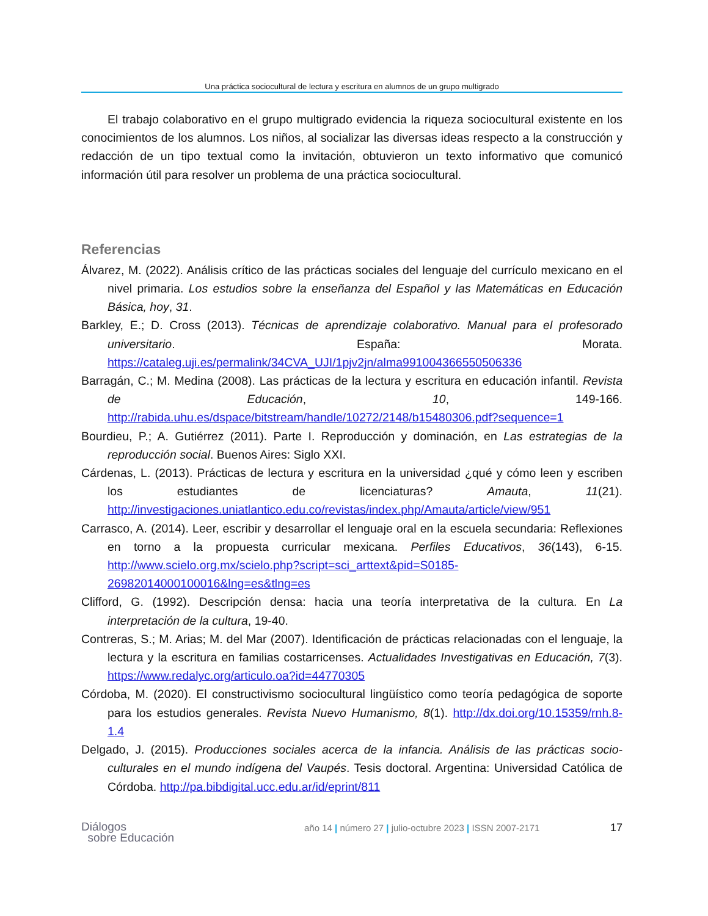Una práctica sociocultural de lectura y escritura en alumnos de un grupo multigrado
El trabajo colaborativo en el grupo multigrado evidencia la riqueza sociocultural existente en los conocimientos de los alumnos. Los niños, al socializar las diversas ideas respecto a la construcción y redacción de un tipo textual como la invitación, obtuvieron un texto informativo que comunicó información útil para resolver un problema de una práctica sociocultural.
Referencias
Álvarez, M. (2022). Análisis crítico de las prácticas sociales del lenguaje del currículo mexicano en el nivel primaria. Los estudios sobre la enseñanza del Español y las Matemáticas en Educación Básica, hoy, 31.
Barkley, E.; D. Cross (2013). Técnicas de aprendizaje colaborativo. Manual para el profesorado universitario. España: Morata. https://cataleg.uji.es/permalink/34CVA_UJI/1pjv2jn/alma991004366550506336
Barragán, C.; M. Medina (2008). Las prácticas de la lectura y escritura en educación infantil. Revista de Educación, 10, 149-166. http://rabida.uhu.es/dspace/bitstream/handle/10272/2148/b15480306.pdf?sequence=1
Bourdieu, P.; A. Gutiérrez (2011). Parte I. Reproducción y dominación, en Las estrategias de la reproducción social. Buenos Aires: Siglo XXI.
Cárdenas, L. (2013). Prácticas de lectura y escritura en la universidad ¿qué y cómo leen y escriben los estudiantes de licenciaturas? Amauta, 11(21). http://investigaciones.uniatlantico.edu.co/revistas/index.php/Amauta/article/view/951
Carrasco, A. (2014). Leer, escribir y desarrollar el lenguaje oral en la escuela secundaria: Reflexiones en torno a la propuesta curricular mexicana. Perfiles Educativos, 36(143), 6-15. http://www.scielo.org.mx/scielo.php?script=sci_arttext&pid=S0185-26982014000100016&lng=es&tlng=es
Clifford, G. (1992). Descripción densa: hacia una teoría interpretativa de la cultura. En La interpretación de la cultura, 19-40.
Contreras, S.; M. Arias; M. del Mar (2007). Identificación de prácticas relacionadas con el lenguaje, la lectura y la escritura en familias costarricenses. Actualidades Investigativas en Educación, 7(3). https://www.redalyc.org/articulo.oa?id=44770305
Córdoba, M. (2020). El constructivismo sociocultural lingüístico como teoría pedagógica de soporte para los estudios generales. Revista Nuevo Humanismo, 8(1). http://dx.doi.org/10.15359/rnh.8-1.4
Delgado, J. (2015). Producciones sociales acerca de la infancia. Análisis de las prácticas socio-culturales en el mundo indígena del Vaupés. Tesis doctoral. Argentina: Universidad Católica de Córdoba. http://pa.bibdigital.ucc.edu.ar/id/eprint/811
Diálogos
sobre Educación
año 14 | número 27 | julio-octubre 2023 | ISSN 2007-2171
17